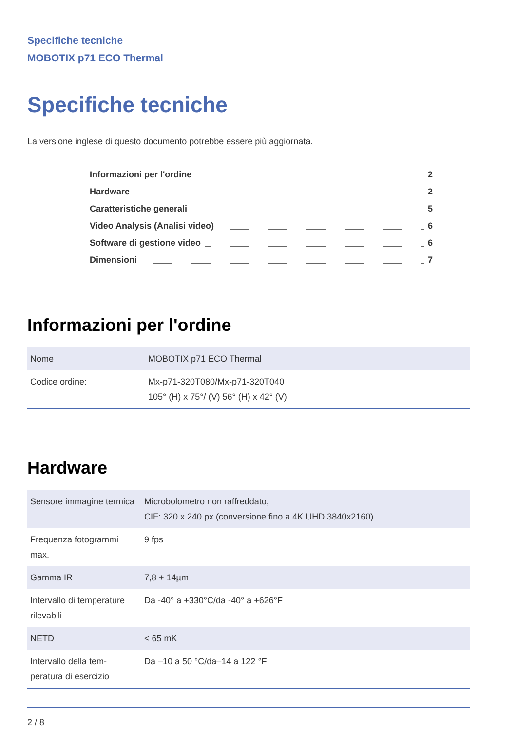Specifiche tecniche
MOBOTIX p71 ECO Thermal
Specifiche tecniche
La versione inglese di questo documento potrebbe essere più aggiornata.
Informazioni per l'ordine 2
Hardware 2
Caratteristiche generali 5
Video Analysis (Analisi video) 6
Software di gestione video 6
Dimensioni 7
Informazioni per l'ordine
| Nome | MOBOTIX p71 ECO Thermal |
| Codice ordine: | Mx-p71-320T080/Mx-p71-320T040 105° (H) x 75°/ (V) 56° (H) x 42° (V) |
Hardware
| Sensore immagine termica | Microbolometro non raffreddato, CIF: 320 x 240 px (conversione fino a 4K UHD 3840x2160) |
| Frequenza fotogrammi max. | 9 fps |
| Gamma IR | 7,8 + 14µm |
| Intervallo di temperature rilevabili | Da -40° a +330°C/da -40° a +626°F |
| NETD | < 65 mK |
| Intervallo della tem-peratura di esercizio | Da –10 a 50 °C/da–14 a 122 °F |
2 / 8